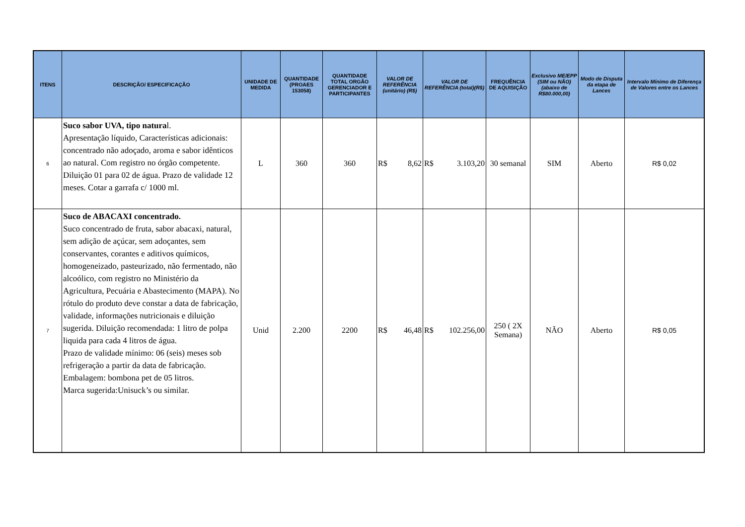| ITENS | DESCRIÇÃO/ ESPECIFICAÇÃO | UNIDADE DE MEDIDA | QUANTIDADE (PROAES 153058) | QUANTIDADE TOTAL ORGÃO GERENCIADOR E PARTICIPANTES | VALOR DE REFERÊNCIA (unitário) (R$) | VALOR DE REFERÊNCIA (total)(R$) | FREQUÊNCIA DE AQUISIÇÃO | Exclusivo ME/EPP (SIM ou NÃO) (abaixo de R$80.000,00) | Modo de Disputa da etapa de Lances | Intervalo Mínimo de Diferença de Valores entre os Lances |
| --- | --- | --- | --- | --- | --- | --- | --- | --- | --- | --- |
| 6 | Suco sabor UVA, tipo natura l. Apresentação líquido, Características adicionais: concentrado não adoçado, aroma e sabor idênticos ao natural. Com registro no órgão competente. Diluição 01 para 02 de água. Prazo de validade 12 meses. Cotar a garrafa c/ 1000 ml. | L | 360 | 360 | R$ 8,62 | R$ 3.103,20 | 30 semanal | SIM | Aberto | R$ 0,02 |
| 7 | Suco de ABACAXI concentrado. Suco concentrado de fruta, sabor abacaxi, natural, sem adição de açúcar, sem adoçantes, sem conservantes, corantes e aditivos químicos, homogeneizado, pasteurizado, não fermentado, não alcoólico, com registro no Ministério da Agricultura, Pecuária e Abastecimento (MAPA). No rótulo do produto deve constar a data de fabricação, validade, informações nutricionais e diluição sugerida. Diluição recomendada: 1 litro de polpa liquida para cada 4 litros de água. Prazo de validade mínimo: 06 (seis) meses sob refrigeração a partir da data de fabricação. Embalagem: bombona pet de 05 litros. Marca sugerida:Unisuck’s ou similar. | Unid | 2.200 | 2200 | R$ 46,48 | R$ 102.256,00 | 250 ( 2X Semana) | NÃO | Aberto | R$ 0,05 |